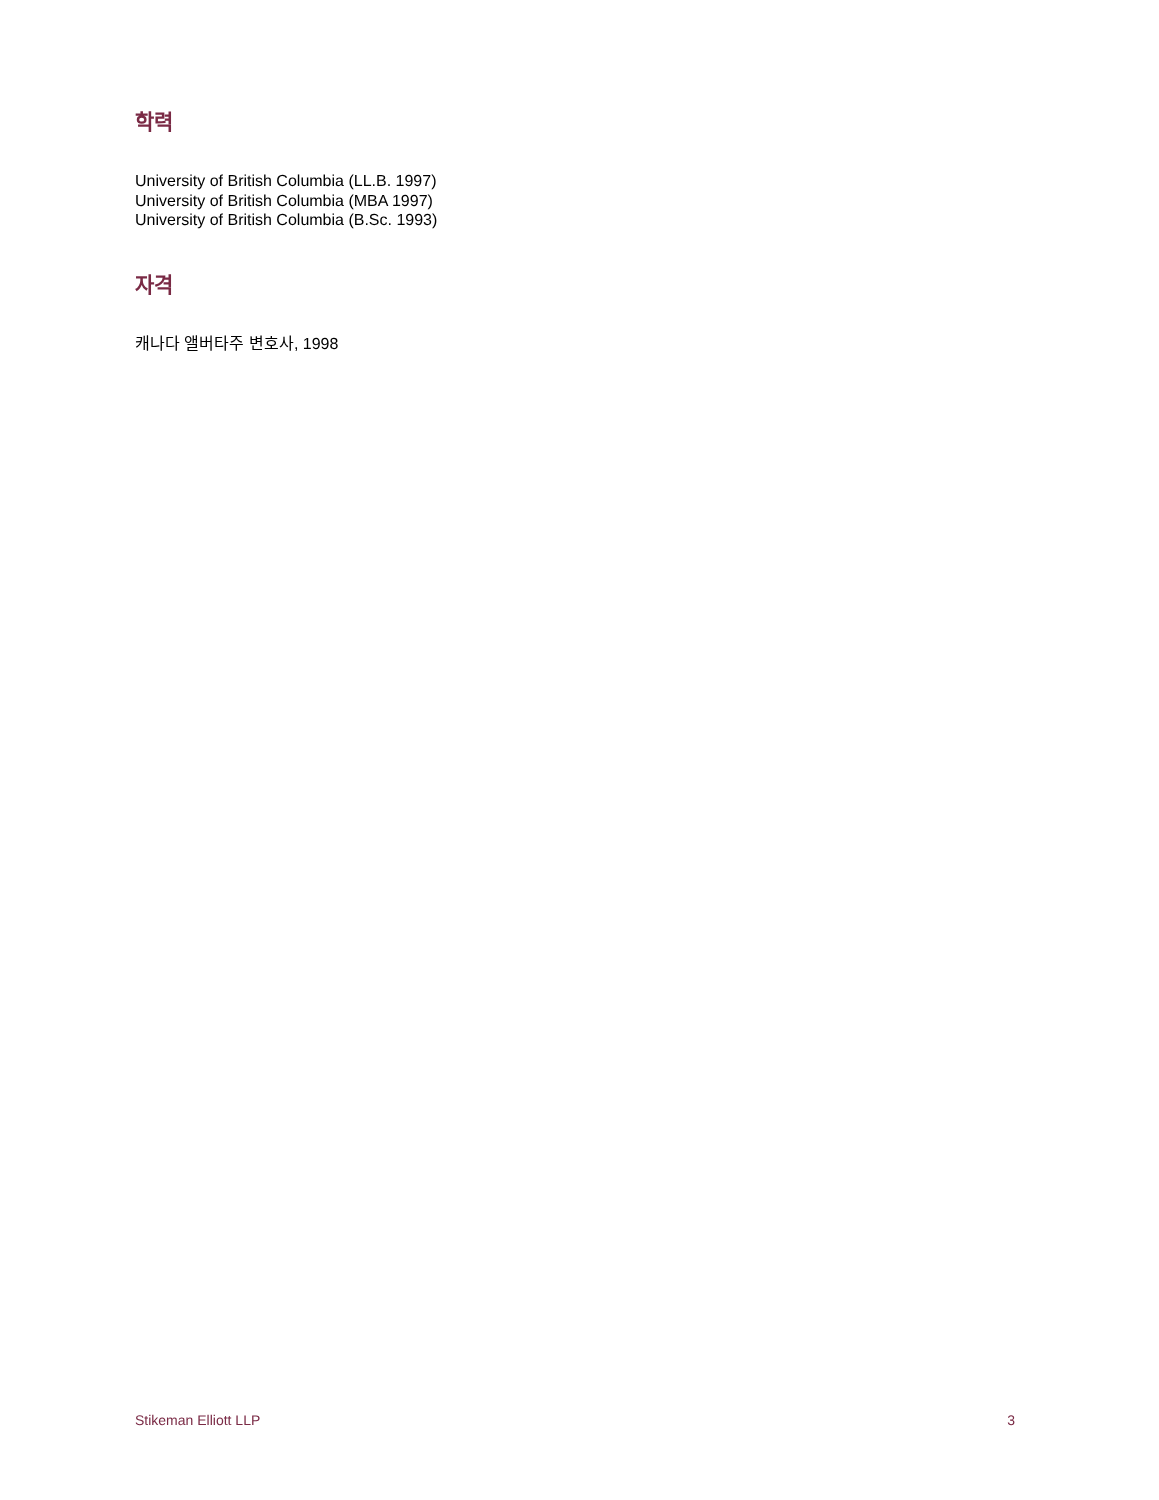학력
University of British Columbia (LL.B. 1997)
University of British Columbia (MBA 1997)
University of British Columbia (B.Sc. 1993)
자격
캐나다 앨버타주 변호사, 1998
Stikeman Elliott LLP 3